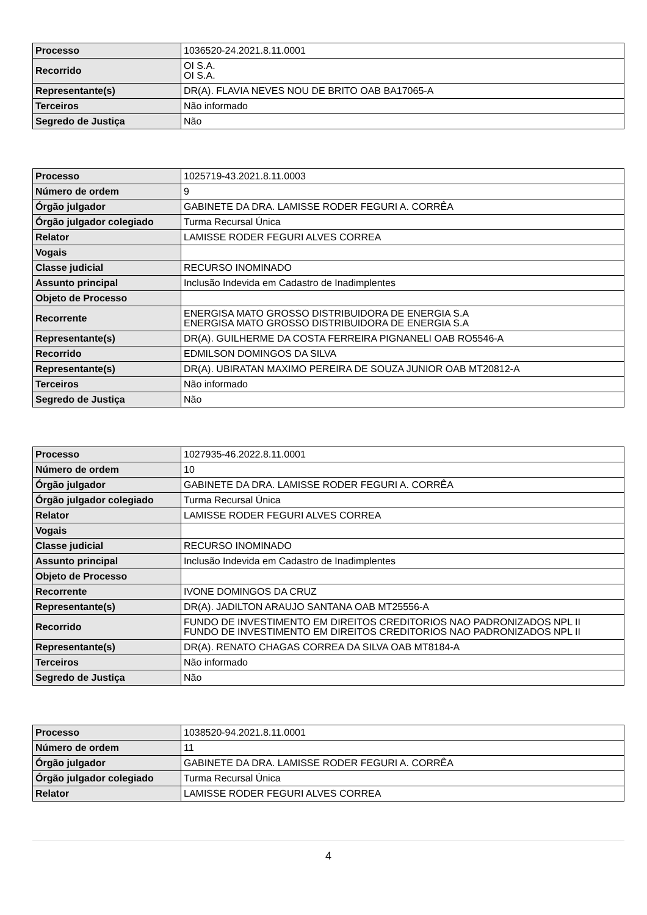| Processo | 1036520-24.2021.8.11.0001 |
| Recorrido | OI S.A. OI S.A. |
| Representante(s) | DR(A). FLAVIA NEVES NOU DE BRITO OAB BA17065-A |
| Terceiros | Não informado |
| Segredo de Justiça | Não |
| Processo | 1025719-43.2021.8.11.0003 |
| Número de ordem | 9 |
| Órgão julgador | GABINETE DA DRA. LAMISSE RODER FEGURI A. CORRÊA |
| Órgão julgador colegiado | Turma Recursal Única |
| Relator | LAMISSE RODER FEGURI ALVES CORREA |
| Vogais | |
| Classe judicial | RECURSO INOMINADO |
| Assunto principal | Inclusão Indevida em Cadastro de Inadimplentes |
| Objeto de Processo | |
| Recorrente | ENERGISA MATO GROSSO DISTRIBUIDORA DE ENERGIA S.A ENERGISA MATO GROSSO DISTRIBUIDORA DE ENERGIA S.A |
| Representante(s) | DR(A). GUILHERME DA COSTA FERREIRA PIGNANELI OAB RO5546-A |
| Recorrido | EDMILSON DOMINGOS DA SILVA |
| Representante(s) | DR(A). UBIRATAN MAXIMO PEREIRA DE SOUZA JUNIOR OAB MT20812-A |
| Terceiros | Não informado |
| Segredo de Justiça | Não |
| Processo | 1027935-46.2022.8.11.0001 |
| Número de ordem | 10 |
| Órgão julgador | GABINETE DA DRA. LAMISSE RODER FEGURI A. CORRÊA |
| Órgão julgador colegiado | Turma Recursal Única |
| Relator | LAMISSE RODER FEGURI ALVES CORREA |
| Vogais | |
| Classe judicial | RECURSO INOMINADO |
| Assunto principal | Inclusão Indevida em Cadastro de Inadimplentes |
| Objeto de Processo | |
| Recorrente | IVONE DOMINGOS DA CRUZ |
| Representante(s) | DR(A). JADILTON ARAUJO SANTANA OAB MT25556-A |
| Recorrido | FUNDO DE INVESTIMENTO EM DIREITOS CREDITORIOS NAO PADRONIZADOS NPL II FUNDO DE INVESTIMENTO EM DIREITOS CREDITORIOS NAO PADRONIZADOS NPL II |
| Representante(s) | DR(A). RENATO CHAGAS CORREA DA SILVA OAB MT8184-A |
| Terceiros | Não informado |
| Segredo de Justiça | Não |
| Processo | 1038520-94.2021.8.11.0001 |
| Número de ordem | 11 |
| Órgão julgador | GABINETE DA DRA. LAMISSE RODER FEGURI A. CORRÊA |
| Órgão julgador colegiado | Turma Recursal Única |
| Relator | LAMISSE RODER FEGURI ALVES CORREA |
4